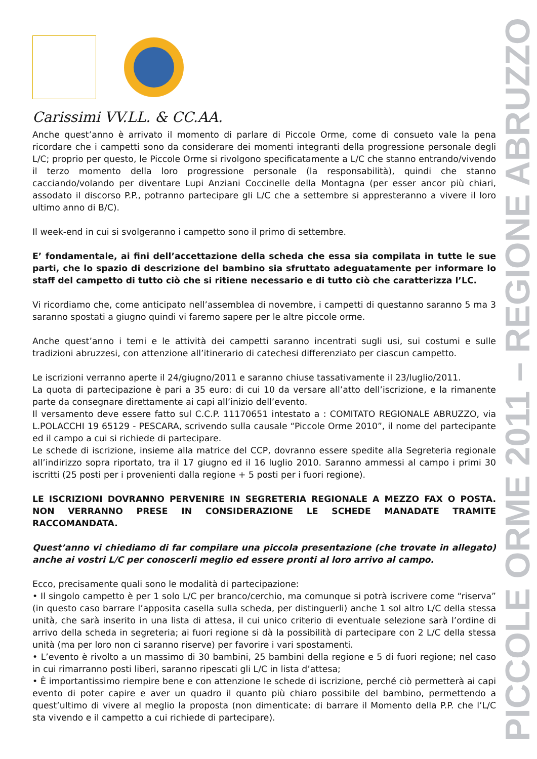PICCOLE ORME 2011 – REGIONE ABRUZZO
Carissimi VV.LL. & CC.AA.
Anche quest’anno è arrivato il momento di parlare di Piccole Orme, come di consueto vale la pena ricordare che i campetti sono da considerare dei momenti integranti della progressione personale degli L/C; proprio per questo, le Piccole Orme si rivolgono specificatamente a L/C che stanno entrando/vivendo il terzo momento della loro progressione personale (la responsabilità), quindi che stanno cacciando/volando per diventare Lupi Anziani Coccinelle della Montagna (per esser ancor più chiari, assodato il discorso P.P., potranno partecipare gli L/C che a settembre si appresteranno a vivere il loro ultimo anno di B/C).
Il week-end in cui si svolgeranno i campetto sono il primo di settembre.
E’ fondamentale, ai fini dell’accettazione della scheda che essa sia compilata in tutte le sue parti, che lo spazio di descrizione del bambino sia sfruttato adeguatamente per informare lo staff del campetto di tutto ciò che si ritiene necessario e di tutto ciò che caratterizza l’LC.
Vi ricordiamo che, come anticipato nell’assemblea di novembre, i campetti di questanno saranno 5 ma 3 saranno spostati a giugno quindi vi faremo sapere per le altre piccole orme.
Anche quest’anno i temi e le attività dei campetti saranno incentrati sugli usi, sui costumi e sulle tradizioni abruzzesi, con attenzione all’itinerario di catechesi differenziato per ciascun campetto.
Le iscrizioni verranno aperte il 24/giugno/2011 e saranno chiuse tassativamente il 23/luglio/2011.
La quota di partecipazione è pari a 35 euro: di cui 10 da versare all’atto dell’iscrizione, e la rimanente parte da consegnare direttamente ai capi all’inizio dell’evento.
Il versamento deve essere fatto sul C.C.P. 11170651 intestato a : COMITATO REGIONALE ABRUZZO, via L.POLACCHI 19 65129 - PESCARA, scrivendo sulla causale “Piccole Orme 2010”, il nome del partecipante ed il campo a cui si richiede di partecipare.
Le schede di iscrizione, insieme alla matrice del CCP, dovranno essere spedite alla Segreteria regionale all’indirizzo sopra riportato, tra il 17 giugno ed il 16 luglio 2010. Saranno ammessi al campo i primi 30 iscritti (25 posti per i provenienti dalla regione + 5 posti per i fuori regione).
LE ISCRIZIONI DOVRANNO PERVENIRE IN SEGRETERIA REGIONALE A MEZZO FAX O POSTA. NON VERRANNO PRESE IN CONSIDERAZIONE LE SCHEDE MANADATE TRAMITE RACCOMANDATA.
Quest’anno vi chiediamo di far compilare una piccola presentazione (che trovate in allegato) anche ai vostri L/C per conoscerli meglio ed essere pronti al loro arrivo al campo.
Ecco, precisamente quali sono le modalità di partecipazione:
• Il singolo campetto è per 1 solo L/C per branco/cerchio, ma comunque si potrà iscrivere come “riserva” (in questo caso barrare l’apposita casella sulla scheda, per distinguerli) anche 1 sol altro L/C della stessa unità, che sarà inserito in una lista di attesa, il cui unico criterio di eventuale selezione sarà l’ordine di arrivo della scheda in segreteria; ai fuori regione si dà la possibilità di partecipare con 2 L/C della stessa unità (ma per loro non ci saranno riserve) per favorire i vari spostamenti.
• L’evento è rivolto a un massimo di 30 bambini, 25 bambini della regione e 5 di fuori regione; nel caso in cui rimarranno posti liberi, saranno ripescati gli L/C in lista d’attesa;
• È importantissimo riempire bene e con attenzione le schede di iscrizione, perché ciò permetterà ai capi evento di poter capire e aver un quadro il quanto più chiaro possibile del bambino, permettendo a quest’ultimo di vivere al meglio la proposta (non dimenticate: di barrare il Momento della P.P. che l’L/C sta vivendo e il campetto a cui richiede di partecipare).